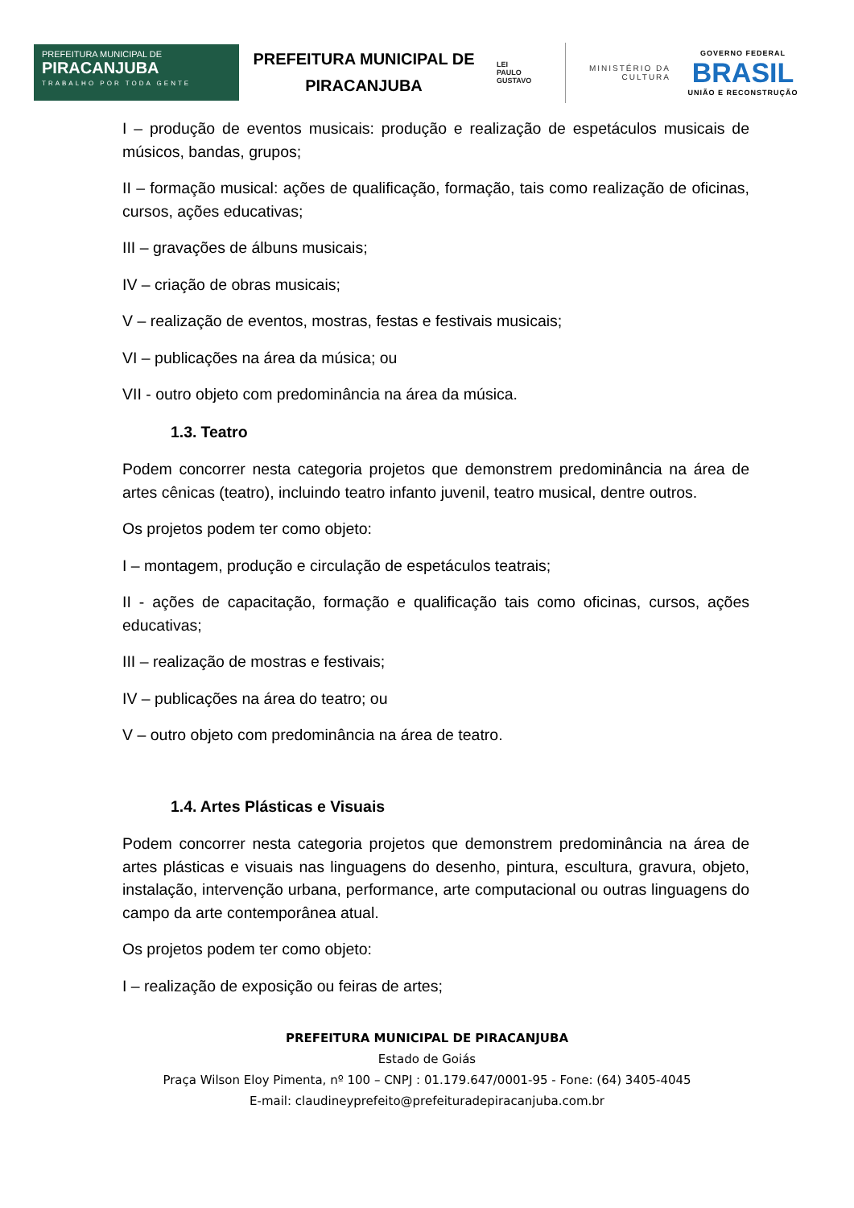PREFEITURA MUNICIPAL DE
PIRACANJUBA
TRABALHO POR TODA GENTE
PREFEITURA MUNICIPAL DE PIRACANJUBA
LEI
PAULO
GUSTAVO
MINISTÉRIO DA
CULTURA
GOVERNO FEDERAL
BRASIL
UNIÃO E RECONSTRUÇÃO
I – produção de eventos musicais: produção e realização de espetáculos musicais de músicos, bandas, grupos;
II – formação musical: ações de qualificação, formação, tais como realização de oficinas, cursos, ações educativas;
III – gravações de álbuns musicais;
IV – criação de obras musicais;
V – realização de eventos, mostras, festas e festivais musicais;
VI – publicações na área da música; ou
VII - outro objeto com predominância na área da música.
1.3. Teatro
Podem concorrer nesta categoria projetos que demonstrem predominância na área de artes cênicas (teatro), incluindo teatro infanto juvenil, teatro musical, dentre outros.
Os projetos podem ter como objeto:
I – montagem, produção e circulação de espetáculos teatrais;
II - ações de capacitação, formação e qualificação tais como oficinas, cursos, ações educativas;
III – realização de mostras e festivais;
IV – publicações na área do teatro; ou
V – outro objeto com predominância na área de teatro.
1.4. Artes Plásticas e Visuais
Podem concorrer nesta categoria projetos que demonstrem predominância na área de artes plásticas e visuais nas linguagens do desenho, pintura, escultura, gravura, objeto, instalação, intervenção urbana, performance, arte computacional ou outras linguagens do campo da arte contemporânea atual.
Os projetos podem ter como objeto:
I – realização de exposição ou feiras de artes;
PREFEITURA MUNICIPAL DE PIRACANJUBA
Estado de Goiás
Praça Wilson Eloy Pimenta, nº 100 – CNPJ : 01.179.647/0001-95 - Fone: (64) 3405-4045
E-mail: claudineyprefeito@prefeituradepiracanjuba.com.br